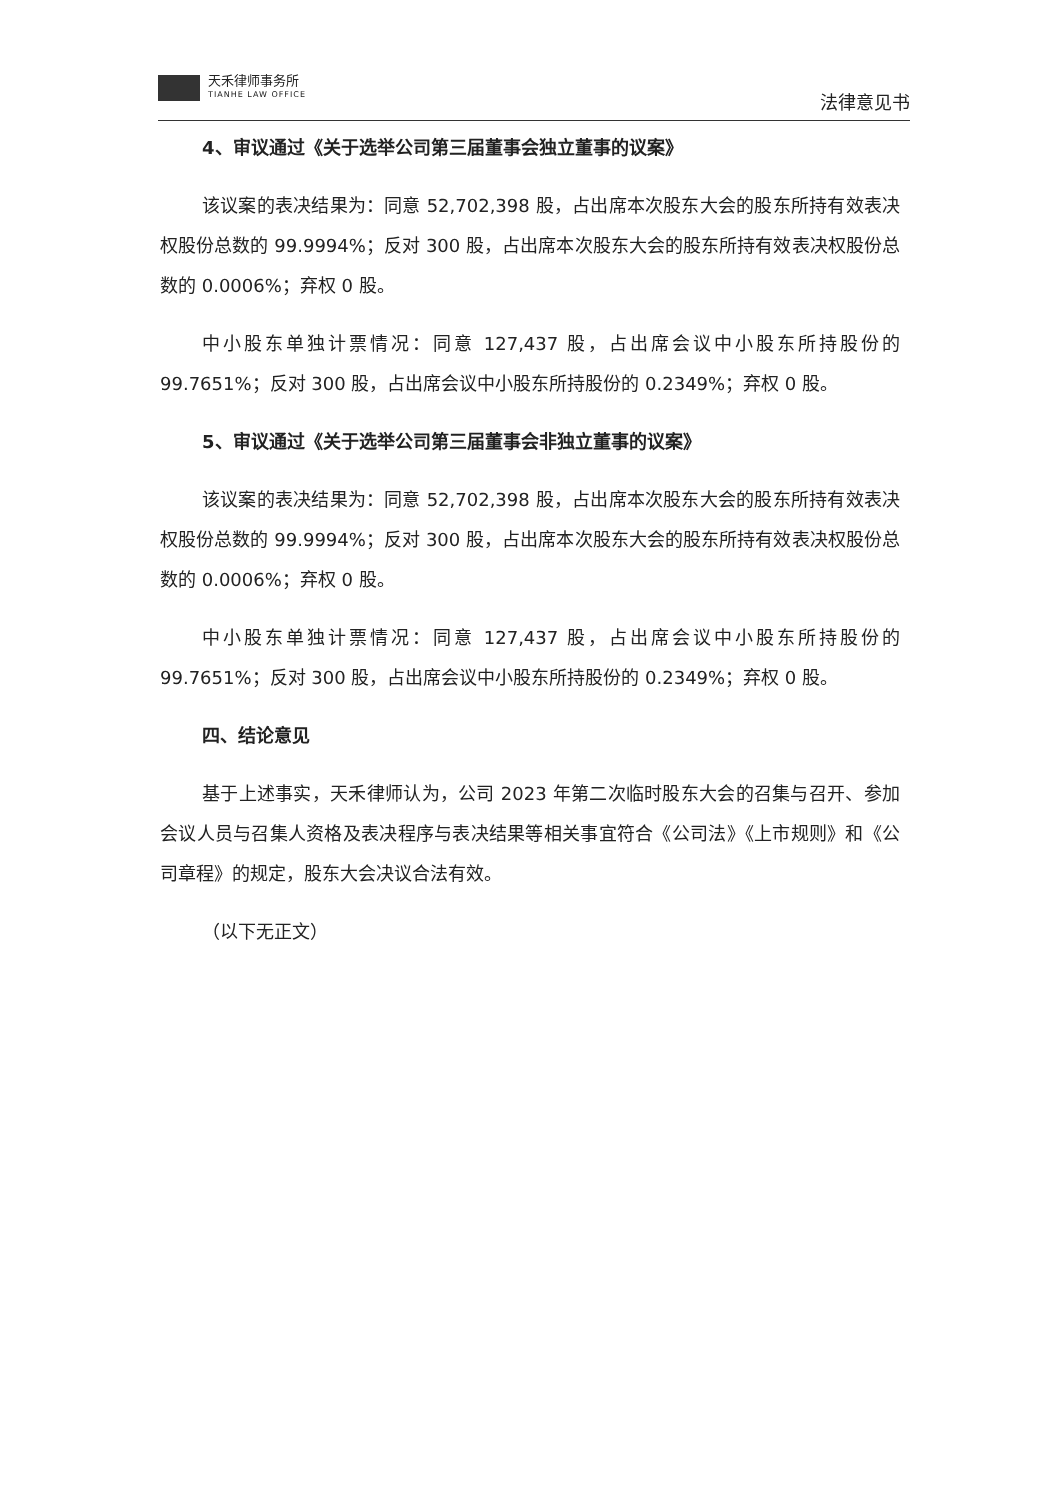天禾律师事务所
TIANHE LAW OFFICE
法律意见书
4、审议通过《关于选举公司第三届董事会独立董事的议案》
该议案的表决结果为：同意 52,702,398 股，占出席本次股东大会的股东所持有效表决权股份总数的 99.9994%；反对 300 股，占出席本次股东大会的股东所持有效表决权股份总数的 0.0006%；弃权 0 股。
中小股东单独计票情况：同意 127,437 股，占出席会议中小股东所持股份的 99.7651%；反对 300 股，占出席会议中小股东所持股份的 0.2349%；弃权 0 股。
5、审议通过《关于选举公司第三届董事会非独立董事的议案》
该议案的表决结果为：同意 52,702,398 股，占出席本次股东大会的股东所持有效表决权股份总数的 99.9994%；反对 300 股，占出席本次股东大会的股东所持有效表决权股份总数的 0.0006%；弃权 0 股。
中小股东单独计票情况：同意 127,437 股，占出席会议中小股东所持股份的 99.7651%；反对 300 股，占出席会议中小股东所持股份的 0.2349%；弃权 0 股。
四、结论意见
基于上述事实，天禾律师认为，公司 2023 年第二次临时股东大会的召集与召开、参加会议人员与召集人资格及表决程序与表决结果等相关事宜符合《公司法》《上市规则》和《公司章程》的规定，股东大会决议合法有效。
（以下无正文）